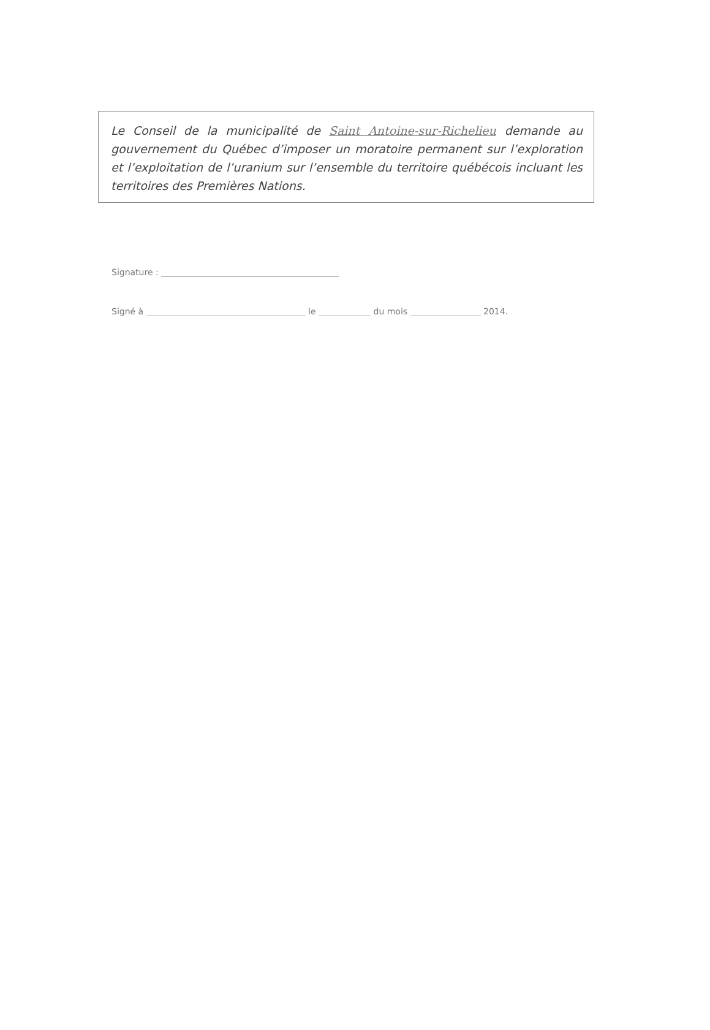Le Conseil de la municipalité de Saint Antoine-sur-Richelieu demande au gouvernement du Québec d’imposer un moratoire permanent sur l’exploration et l’exploitation de l’uranium sur l’ensemble du territoire québécois incluant les territoires des Premières Nations.
Signature :
Signé à le du mois 2014.